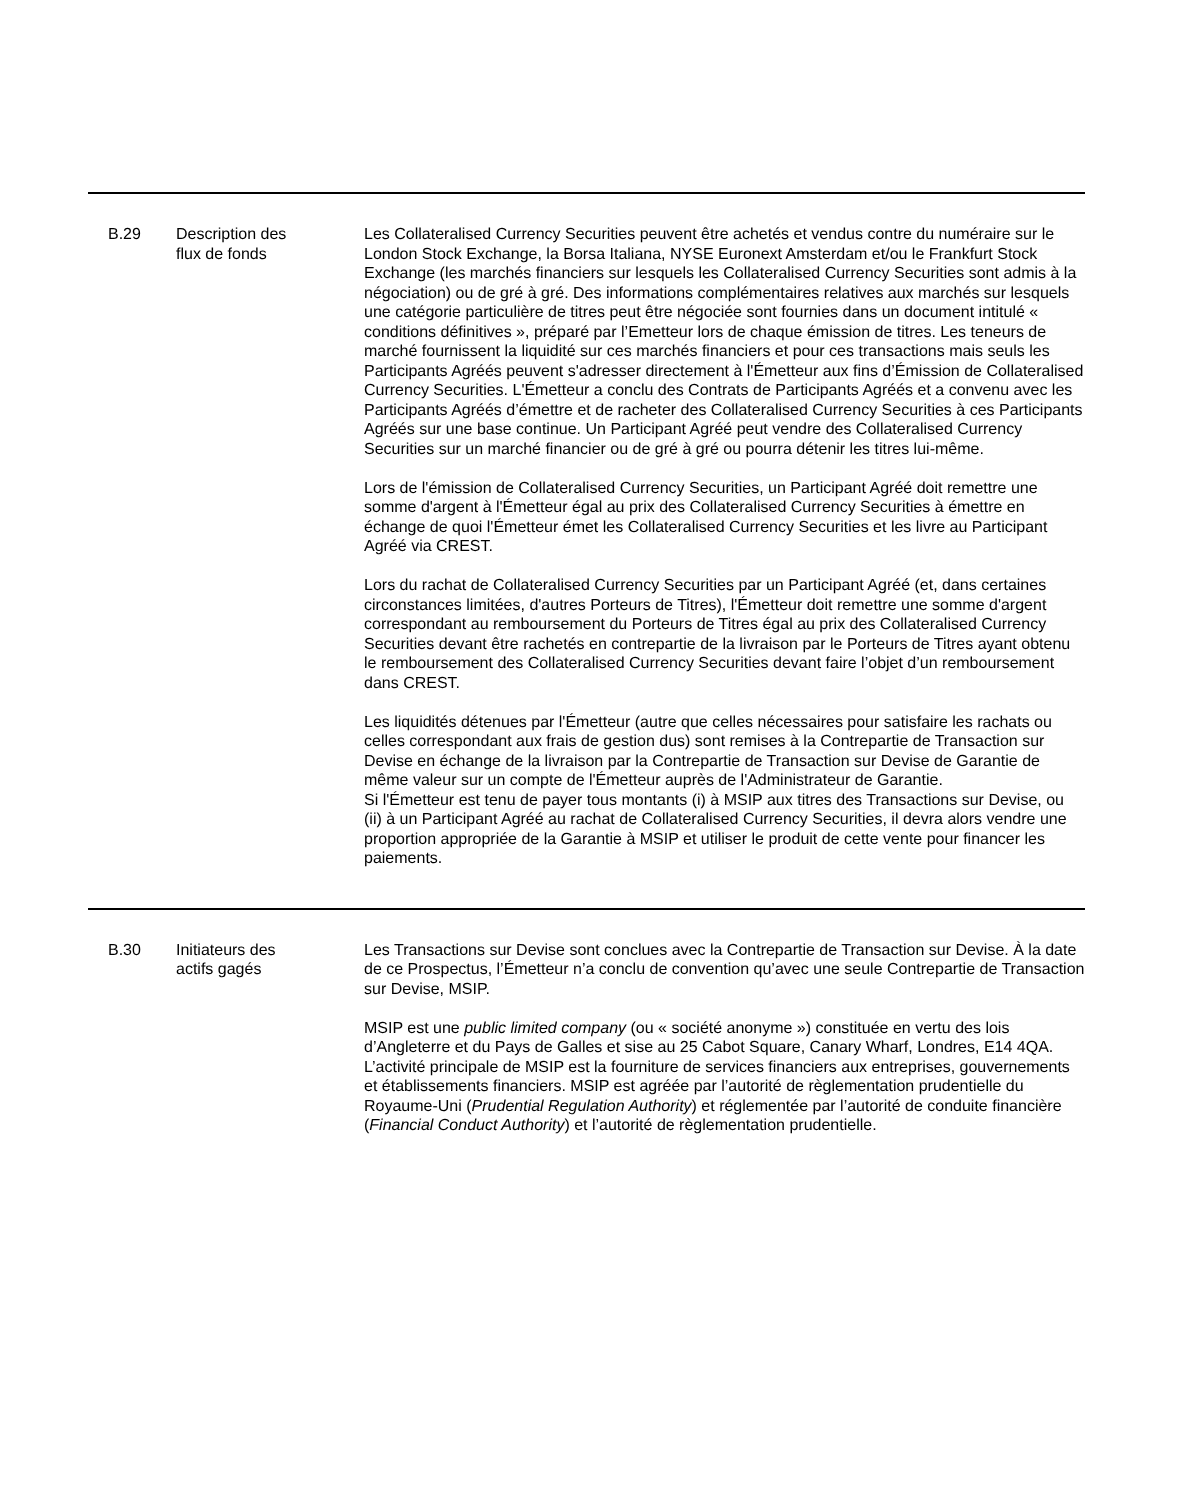| B.29 | Description des flux de fonds | Les Collateralised Currency Securities peuvent être achetés et vendus contre du numéraire sur le London Stock Exchange, la Borsa Italiana, NYSE Euronext Amsterdam et/ou le Frankfurt Stock Exchange (les marchés financiers sur lesquels les Collateralised Currency Securities sont admis à la négociation) ou de gré à gré. Des informations complémentaires relatives aux marchés sur lesquels une catégorie particulière de titres peut être négociée sont fournies dans un document intitulé « conditions définitives », préparé par l’Emetteur lors de chaque émission de titres. Les teneurs de marché fournissent la liquidité sur ces marchés financiers et pour ces transactions mais seuls les Participants Agréés peuvent s'adresser directement à l'Émetteur aux fins d’Émission de Collateralised Currency Securities. L'Émetteur a conclu des Contrats de Participants Agréés et a convenu avec les Participants Agréés d’émettre et de racheter des Collateralised Currency Securities à ces Participants Agréés sur une base continue. Un Participant Agréé peut vendre des Collateralised Currency Securities sur un marché financier ou de gré à gré ou pourra détenir les titres lui-même. Lors de l'émission de Collateralised Currency Securities, un Participant Agréé doit remettre une somme d'argent à l'Émetteur égal au prix des Collateralised Currency Securities à émettre en échange de quoi l'Émetteur émet les Collateralised Currency Securities et les livre au Participant Agréé via CREST. Lors du rachat de Collateralised Currency Securities par un Participant Agréé (et, dans certaines circonstances limitées, d'autres Porteurs de Titres), l'Émetteur doit remettre une somme d'argent correspondant au remboursement du Porteurs de Titres égal au prix des Collateralised Currency Securities devant être rachetés en contrepartie de la livraison par le Porteurs de Titres ayant obtenu le remboursement des Collateralised Currency Securities devant faire l’objet d’un remboursement dans CREST. Les liquidités détenues par l'Émetteur (autre que celles nécessaires pour satisfaire les rachats ou celles correspondant aux frais de gestion dus) sont remises à la Contrepartie de Transaction sur Devise en échange de la livraison par la Contrepartie de Transaction sur Devise de Garantie de même valeur sur un compte de l'Émetteur auprès de l'Administrateur de Garantie. Si l'Émetteur est tenu de payer tous montants (i) à MSIP aux titres des Transactions sur Devise, ou (ii) à un Participant Agréé au rachat de Collateralised Currency Securities, il devra alors vendre une proportion appropriée de la Garantie à MSIP et utiliser le produit de cette vente pour financer les paiements. |
| B.30 | Initiateurs des actifs gagés | Les Transactions sur Devise sont conclues avec la Contrepartie de Transaction sur Devise. À la date de ce Prospectus, l’Émetteur n’a conclu de convention qu’avec une seule Contrepartie de Transaction sur Devise, MSIP. MSIP est une public limited company (ou « société anonyme ») constituée en vertu des lois d’Angleterre et du Pays de Galles et sise au 25 Cabot Square, Canary Wharf, Londres, E14 4QA. L’activité principale de MSIP est la fourniture de services financiers aux entreprises, gouvernements et établissements financiers. MSIP est agréée par l’autorité de règlementation prudentielle du Royaume-Uni ( Prudential Regulation Authority ) et réglementée par l’autorité de conduite financière ( Financial Conduct Authority ) et l’autorité de règlementation prudentielle. |